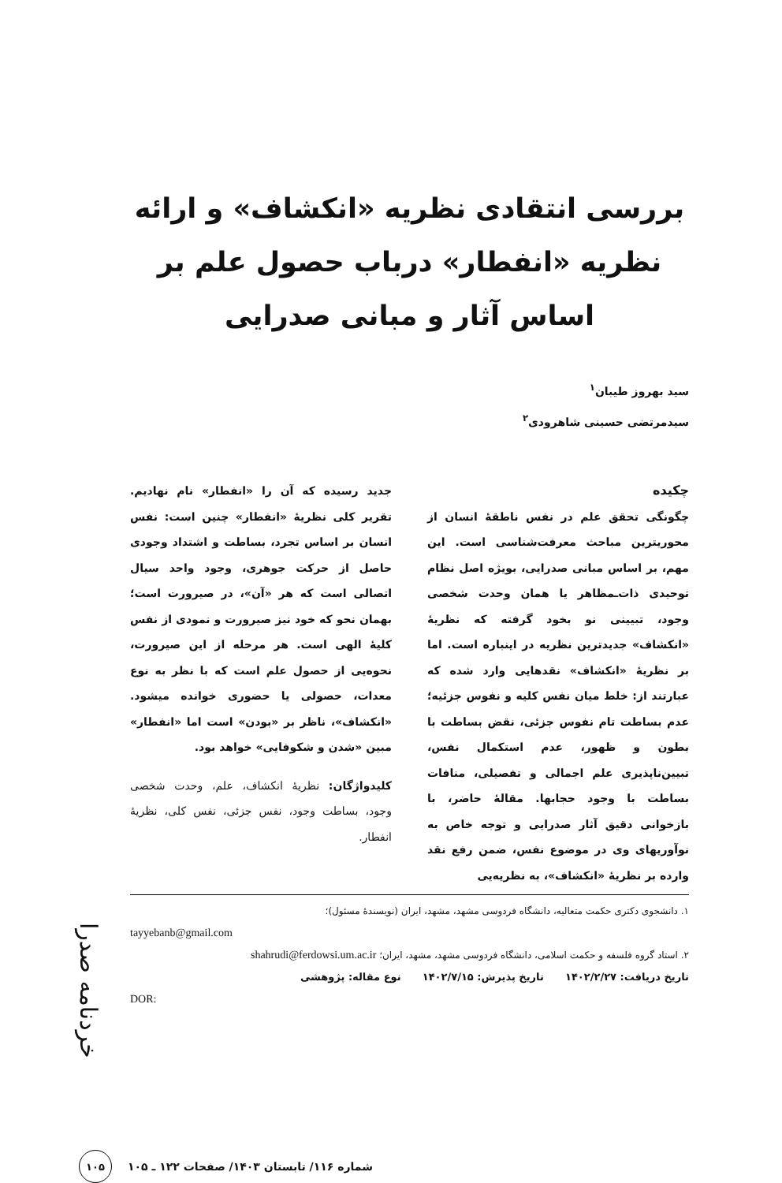بررسی انتقادی نظریه «انکشاف» و ارائه نظریه «انفطار» درباب حصول علم بر اساس آثار و مبانی صدرایی
سید بهروز طیبان<sup>۱</sup>
سیدمرتضی حسینی شاهرودی<sup>۲</sup>
چکیده
چگونگی تحقق علم در نفس ناطقهٔ انسان از محوریترین مباحث معرفت‌شناسی است. این مهم، بر اساس مبانی صدرایی، بویژه اصل نظام توحیدی ذات‌ـمظاهر یا همان وحدت شخصی وجود، تبیینی نو بخود گرفته که نظریهٔ «انکشاف» جدیدترین نظریه در اینباره است. اما بر نظریهٔ «انکشاف» نقدهایی وارد شده که عبارتند از: خلط میان نفس کلیه و نفوس جزئیه؛ عدم بساطت تام نفوس جزئی، نقض بساطت با بطون و ظهور، عدم استکمال نفس، تبیین‌ناپذیری علم اجمالی و تفصیلی، منافات بساطت با وجود حجابها. مقالهٔ حاضر، با بازخوانی دقیق آثار صدرایی و توجه خاص به نوآوریهای وی در موضوع نفس، ضمن رفع نقد وارده بر نظریهٔ «انکشاف»، به نظریه‌یی
جدید رسیده که آن را «انفطار» نام نهادیم. تقریر کلی نظریهٔ «انفطار» چنین است: نفس انسان بر اساس تجرد، بساطت و اشتداد وجودی حاصل از حرکت جوهری، وجود واحد سیال اتصالی است که هر «آن»، در صیرورت است؛ بهمان نحو که خود نیز صیرورت و نمودی از نفس کلیهٔ الهی است. هر مرحله از این صیرورت، نحوه‌یی از حصول علم است که با نظر به نوع معدات، حصولی یا حضوری خوانده میشود. «انکشاف»، ناظر بر «بودن» است اما «انفطار» مبین «شدن و شکوفایی» خواهد بود.
کلیدواژگان: نظریهٔ انکشاف، علم، وحدت شخصی وجود، بساطت وجود، نفس جزئی، نفس کلی، نظریهٔ انفطار.
۱. دانشجوی دکتری حکمت متعالیه، دانشگاه فردوسی مشهد، مشهد، ایران (نویسندهٔ مسئول)؛
tayyebanb@gmail.com
۲. استاد گروه فلسفه و حکمت اسلامی، دانشگاه فردوسی مشهد، مشهد، ایران؛ shahrudi@ferdowsi.um.ac.ir
تاریخ دریافت: ۱۴۰۲/۲/۲۷ تاریخ پذیرش: ۱۴۰۲/۷/۱۵ نوع مقاله: پژوهشی
DOR:
شماره ۱۱۶/ تابستان ۱۴۰۳/ صفحات ۱۲۲ ـ ۱۰۵
۱۰۵
خردنامه صدرا